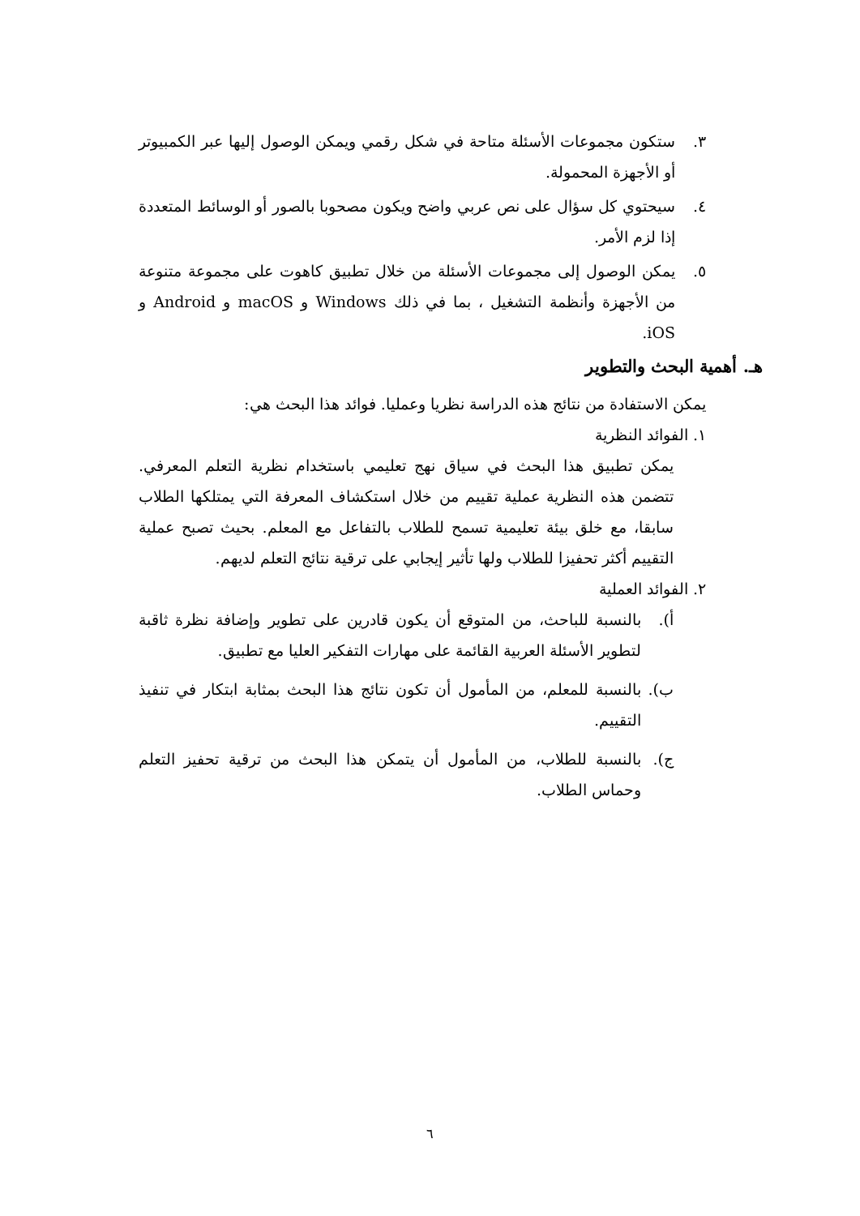٣. ستكون مجموعات الأسئلة متاحة في شكل رقمي ويمكن الوصول إليها عبر الكمبيوتر أو الأجهزة المحمولة.
٤. سيحتوي كل سؤال على نص عربي واضح ويكون مصحوبا بالصور أو الوسائط المتعددة إذا لزم الأمر.
٥. يمكن الوصول إلى مجموعات الأسئلة من خلال تطبيق كاهوت على مجموعة متنوعة من الأجهزة وأنظمة التشغيل ، بما في ذلك Windows و macOS و Android و iOS.
هـ. أهمية البحث والتطوير
يمكن الاستفادة من نتائج هذه الدراسة نظريا وعمليا. فوائد هذا البحث هي:
١. الفوائد النظرية
يمكن تطبيق هذا البحث في سياق نهج تعليمي باستخدام نظرية التعلم المعرفي. تتضمن هذه النظرية عملية تقييم من خلال استكشاف المعرفة التي يمتلكها الطلاب سابقا، مع خلق بيئة تعليمية تسمح للطلاب بالتفاعل مع المعلم. بحيث تصبح عملية التقييم أكثر تحفيزا للطلاب ولها تأثير إيجابي على ترقية نتائج التعلم لديهم.
٢. الفوائد العملية
أ). بالنسبة للباحث، من المتوقع أن يكون قادرين على تطوير وإضافة نظرة ثاقبة لتطوير الأسئلة العربية القائمة على مهارات التفكير العليا مع تطبيق.
ب). بالنسبة للمعلم، من المأمول أن تكون نتائج هذا البحث بمثابة ابتكار في تنفيذ التقييم.
ج). بالنسبة للطلاب، من المأمول أن يتمكن هذا البحث من ترقية تحفيز التعلم وحماس الطلاب.
٦